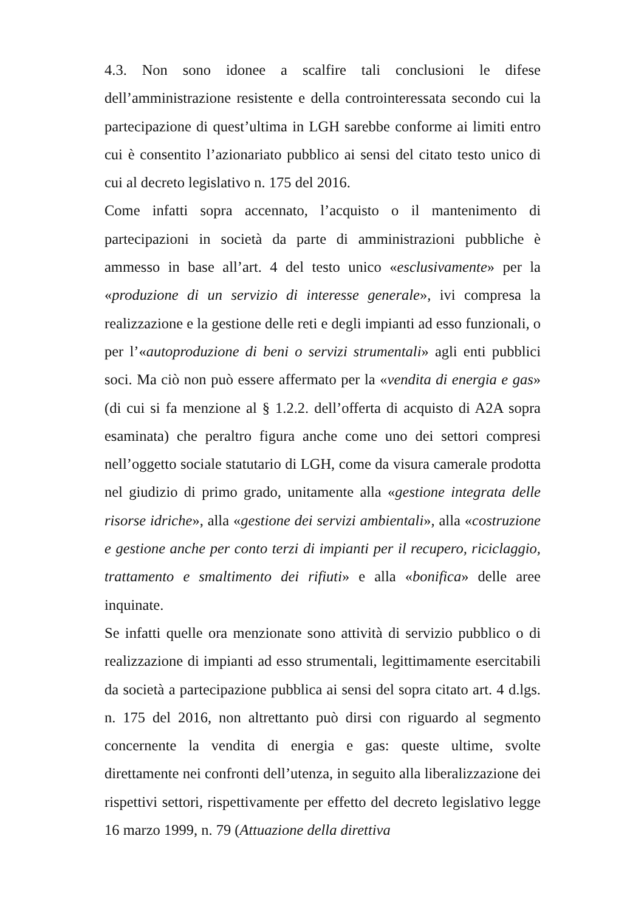4.3. Non sono idonee a scalfire tali conclusioni le difese dell’amministrazione resistente e della controinteressata secondo cui la partecipazione di quest’ultima in LGH sarebbe conforme ai limiti entro cui è consentito l’azionariato pubblico ai sensi del citato testo unico di cui al decreto legislativo n. 175 del 2016.
Come infatti sopra accennato, l’acquisto o il mantenimento di partecipazioni in società da parte di amministrazioni pubbliche è ammesso in base all’art. 4 del testo unico «esclusivamente» per la «produzione di un servizio di interesse generale», ivi compresa la realizzazione e la gestione delle reti e degli impianti ad esso funzionali, o per l’«autoproduzione di beni o servizi strumentali» agli enti pubblici soci. Ma ciò non può essere affermato per la «vendita di energia e gas» (di cui si fa menzione al § 1.2.2. dell’offerta di acquisto di A2A sopra esaminata) che peraltro figura anche come uno dei settori compresi nell’oggetto sociale statutario di LGH, come da visura camerale prodotta nel giudizio di primo grado, unitamente alla «gestione integrata delle risorse idriche», alla «gestione dei servizi ambientali», alla «costruzione e gestione anche per conto terzi di impianti per il recupero, riciclaggio, trattamento e smaltimento dei rifiuti» e alla «bonifica» delle aree inquinate.
Se infatti quelle ora menzionate sono attività di servizio pubblico o di realizzazione di impianti ad esso strumentali, legittimamente esercitabili da società a partecipazione pubblica ai sensi del sopra citato art. 4 d.lgs. n. 175 del 2016, non altrettanto può dirsi con riguardo al segmento concernente la vendita di energia e gas: queste ultime, svolte direttamente nei confronti dell’utenza, in seguito alla liberalizzazione dei rispettivi settori, rispettivamente per effetto del decreto legislativo legge 16 marzo 1999, n. 79 (Attuazione della direttiva